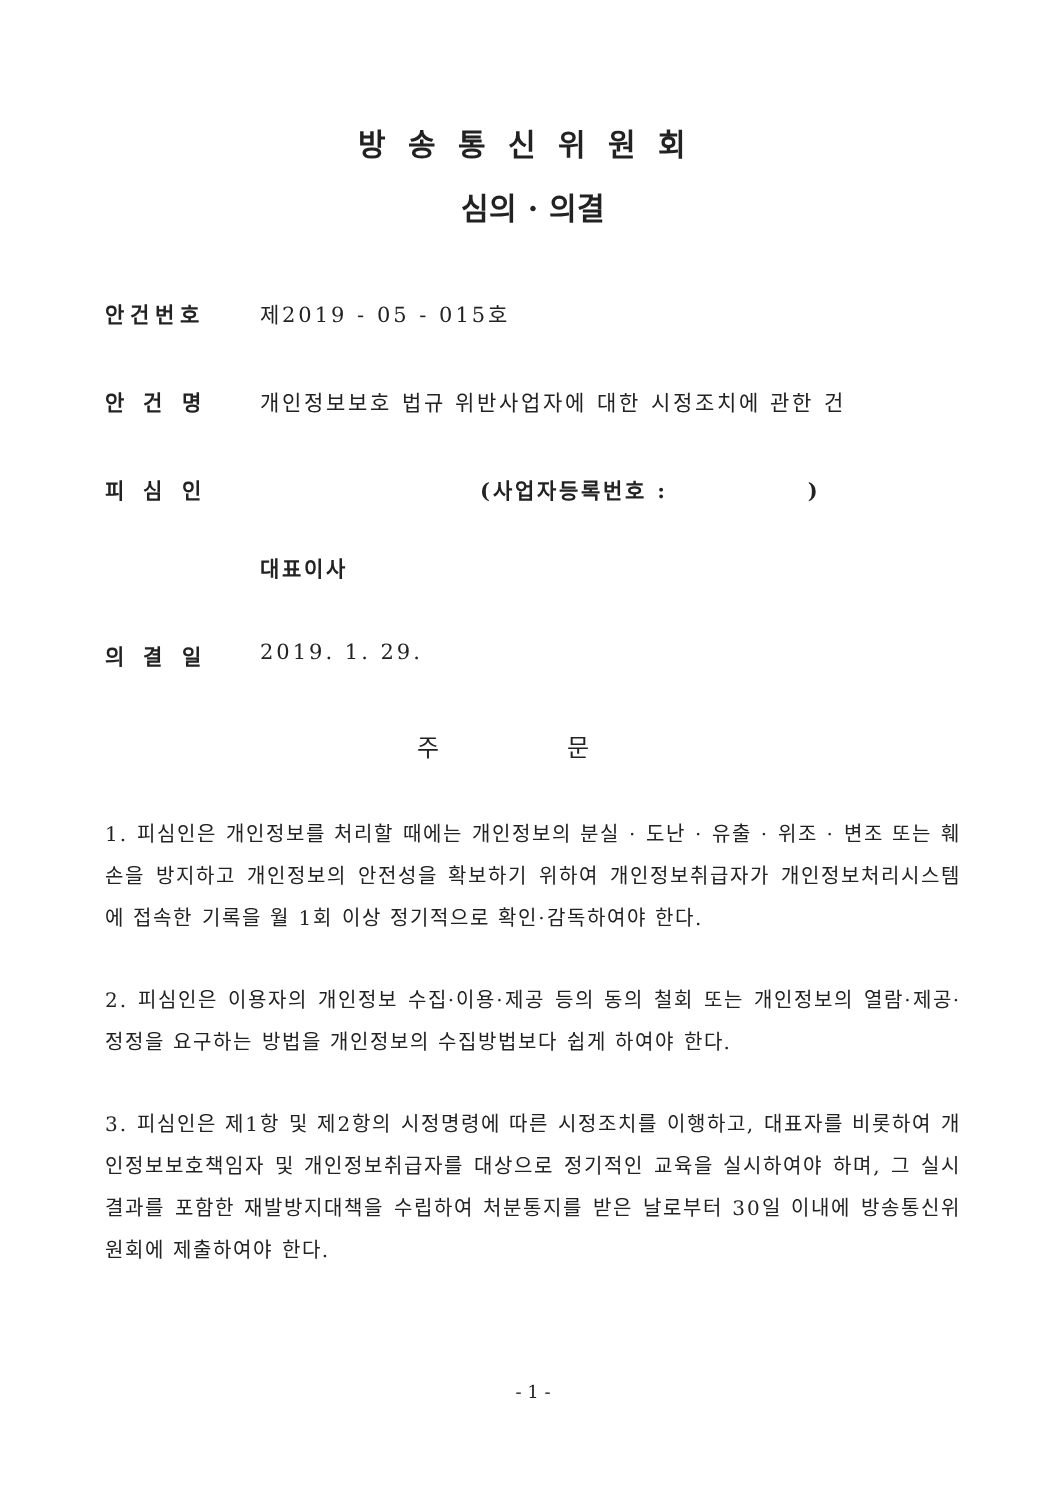방송통신위원회
심의 · 의결
안건번호 제2019 - 05 - 015호
안 건 명 개인정보보호 법규 위반사업자에 대한 시정조치에 관한 건
피 심 인 (사업자등록번호 : )
대표이사
의 결 일 2019. 1. 29.
주 문
1. 피심인은 개인정보를 처리할 때에는 개인정보의 분실 · 도난 · 유출 · 위조 · 변조 또는 훼손을 방지하고 개인정보의 안전성을 확보하기 위하여 개인정보취급자가 개인정보처리시스템에 접속한 기록을 월 1회 이상 정기적으로 확인·감독하여야 한다.
2. 피심인은 이용자의 개인정보 수집·이용·제공 등의 동의 철회 또는 개인정보의 열람·제공·정정을 요구하는 방법을 개인정보의 수집방법보다 쉽게 하여야 한다.
3. 피심인은 제1항 및 제2항의 시정명령에 따른 시정조치를 이행하고, 대표자를 비롯하여 개인정보보호책임자 및 개인정보취급자를 대상으로 정기적인 교육을 실시하여야 하며, 그 실시결과를 포함한 재발방지대책을 수립하여 처분통지를 받은 날로부터 30일 이내에 방송통신위원회에 제출하여야 한다.
- 1 -